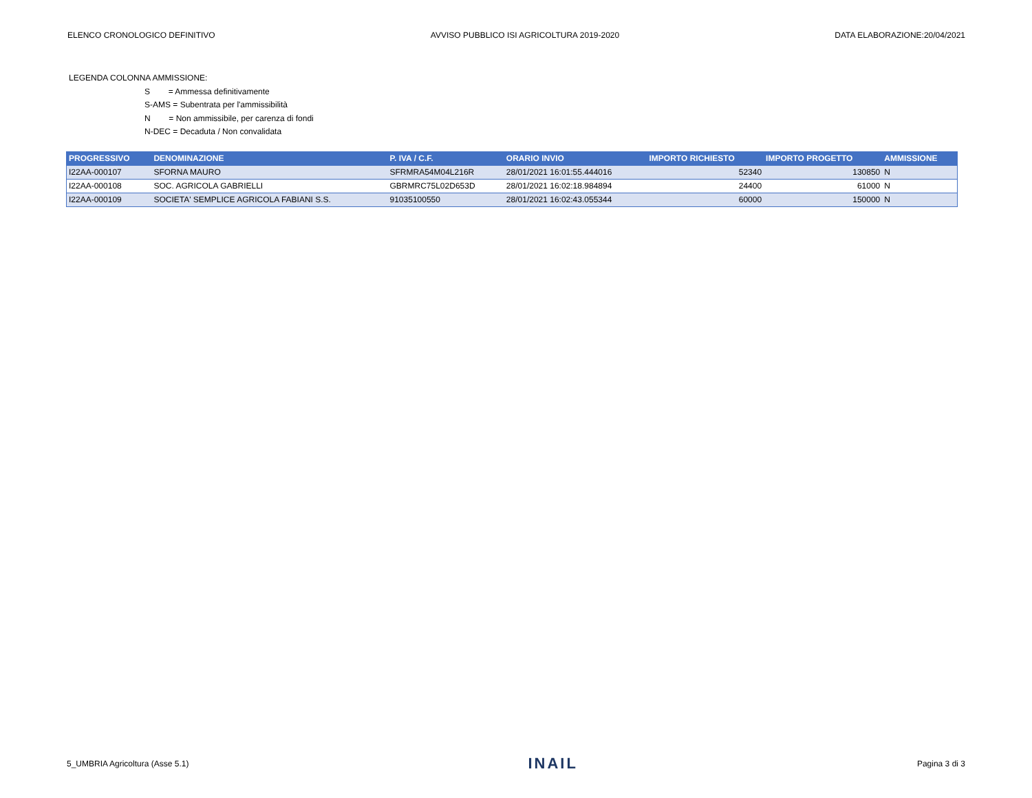ELENCO CRONOLOGICO DEFINITIVO AVVISO PUBBLICO ISI AGRICOLTURA 2019-2020 DATA ELABORAZIONE:20/04/2021
LEGENDA COLONNA AMMISSIONE:
S = Ammessa definitivamente
S-AMS = Subentrata per l'ammissibilità
N = Non ammissibile, per carenza di fondi
N-DEC = Decaduta / Non convalidata
| PROGRESSIVO | DENOMINAZIONE | P. IVA / C.F. | ORARIO INVIO | IMPORTO RICHIESTO | IMPORTO PROGETTO | AMMISSIONE |
| --- | --- | --- | --- | --- | --- | --- |
| I22AA-000107 | SFORNA MAURO | SFRMRA54M04L216R | 28/01/2021 16:01:55.444016 | 52340 | 130850 | N |
| I22AA-000108 | SOC. AGRICOLA GABRIELLI | GBRMRC75L02D653D | 28/01/2021 16:02:18.984894 | 24400 | 61000 | N |
| I22AA-000109 | SOCIETA' SEMPLICE AGRICOLA FABIANI S.S. | 91035100550 | 28/01/2021 16:02:43.055344 | 60000 | 150000 | N |
5_UMBRIA Agricoltura (Asse 5.1) INAIL Pagina 3 di 3